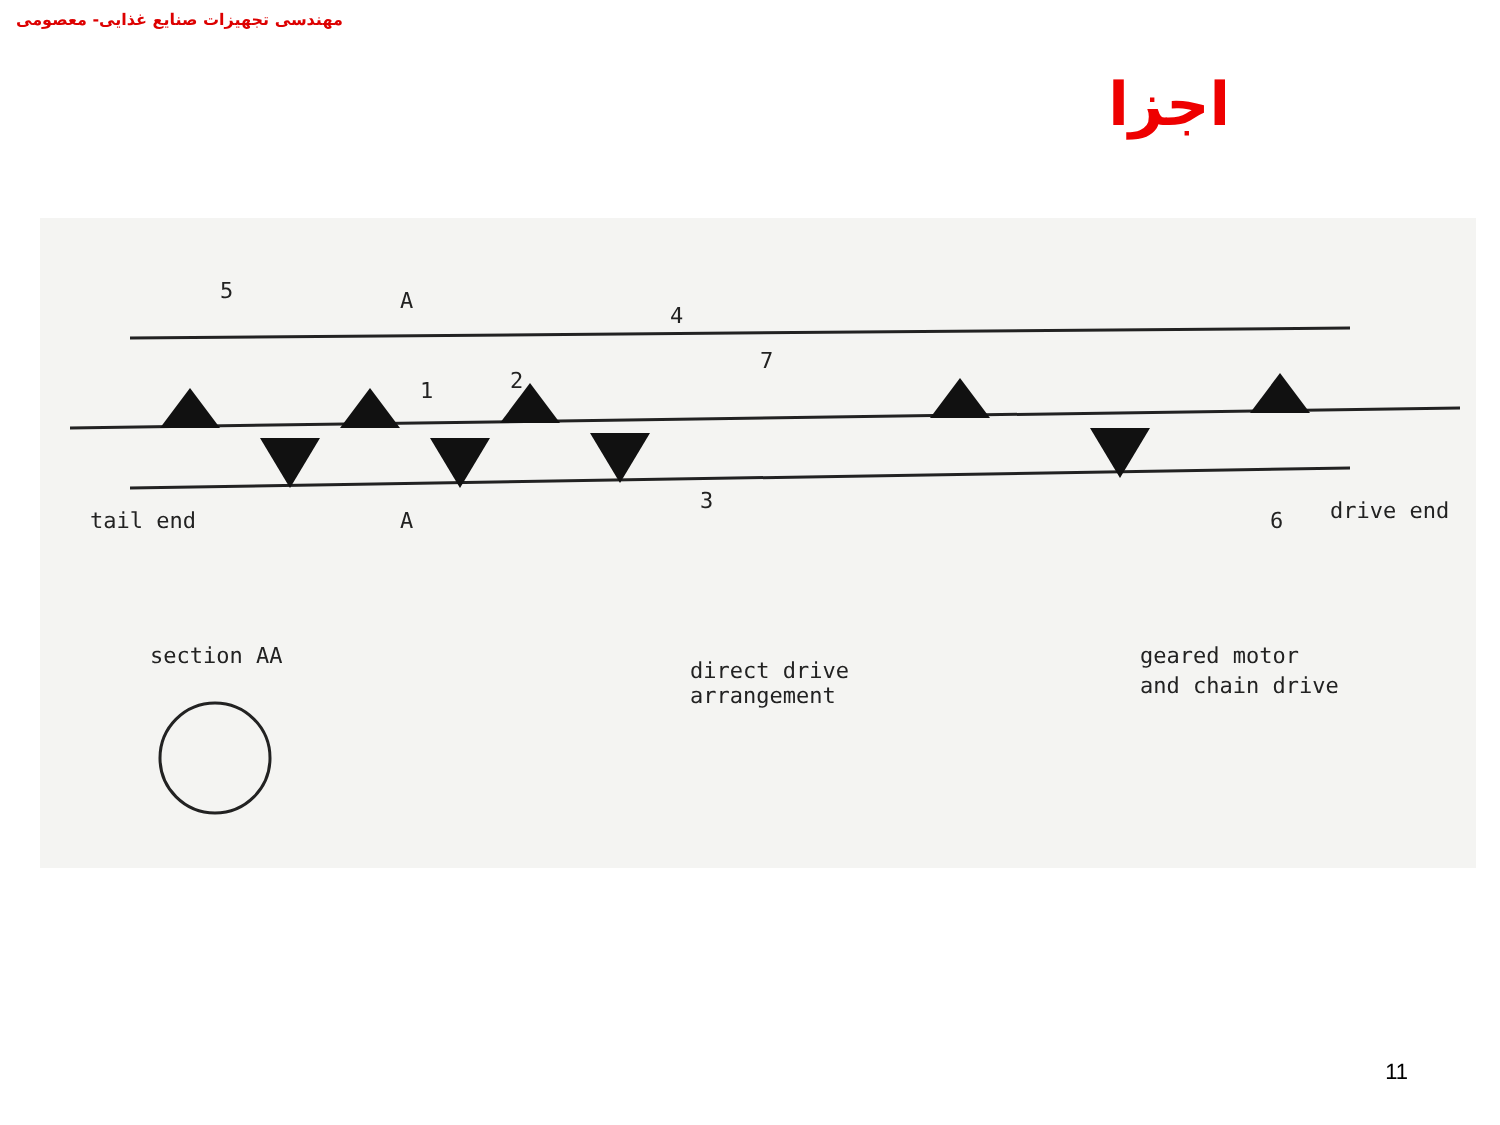مهندسی تجهیزات صنایع غذایی- معصومی
اجزا
tail end
5
4
1
2
3
7
6
drive end
A
A
section AA
direct drive
arrangement
geared motor
and chain drive
11